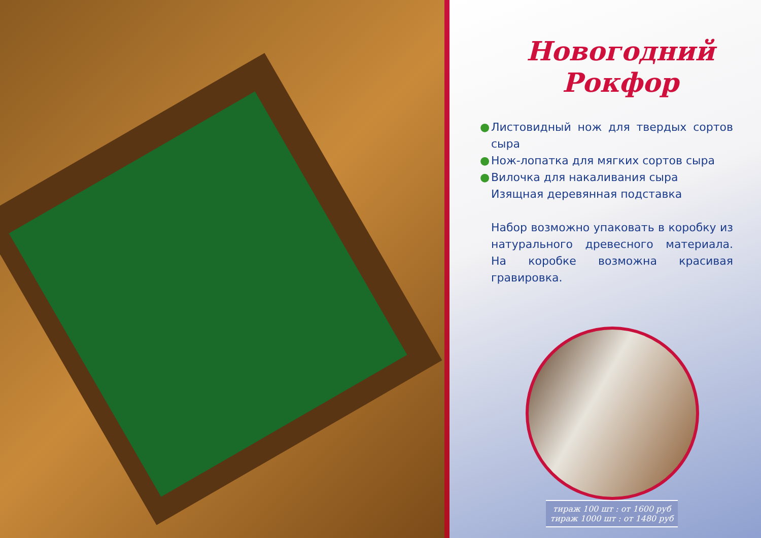Новогодний
Рокфор
● Листовидный нож для твердых сортов сыра
● Нож-лопатка для мягких сортов сыра
● Вилочка для накаливания сыра
Изящная деревянная подставка
Набор возможно упаковать в коробку из натурального древесного материала. На коробке возможна красивая гравировка.
тираж 100 шт : от 1600 руб
тираж 1000 шт : от 1480 руб